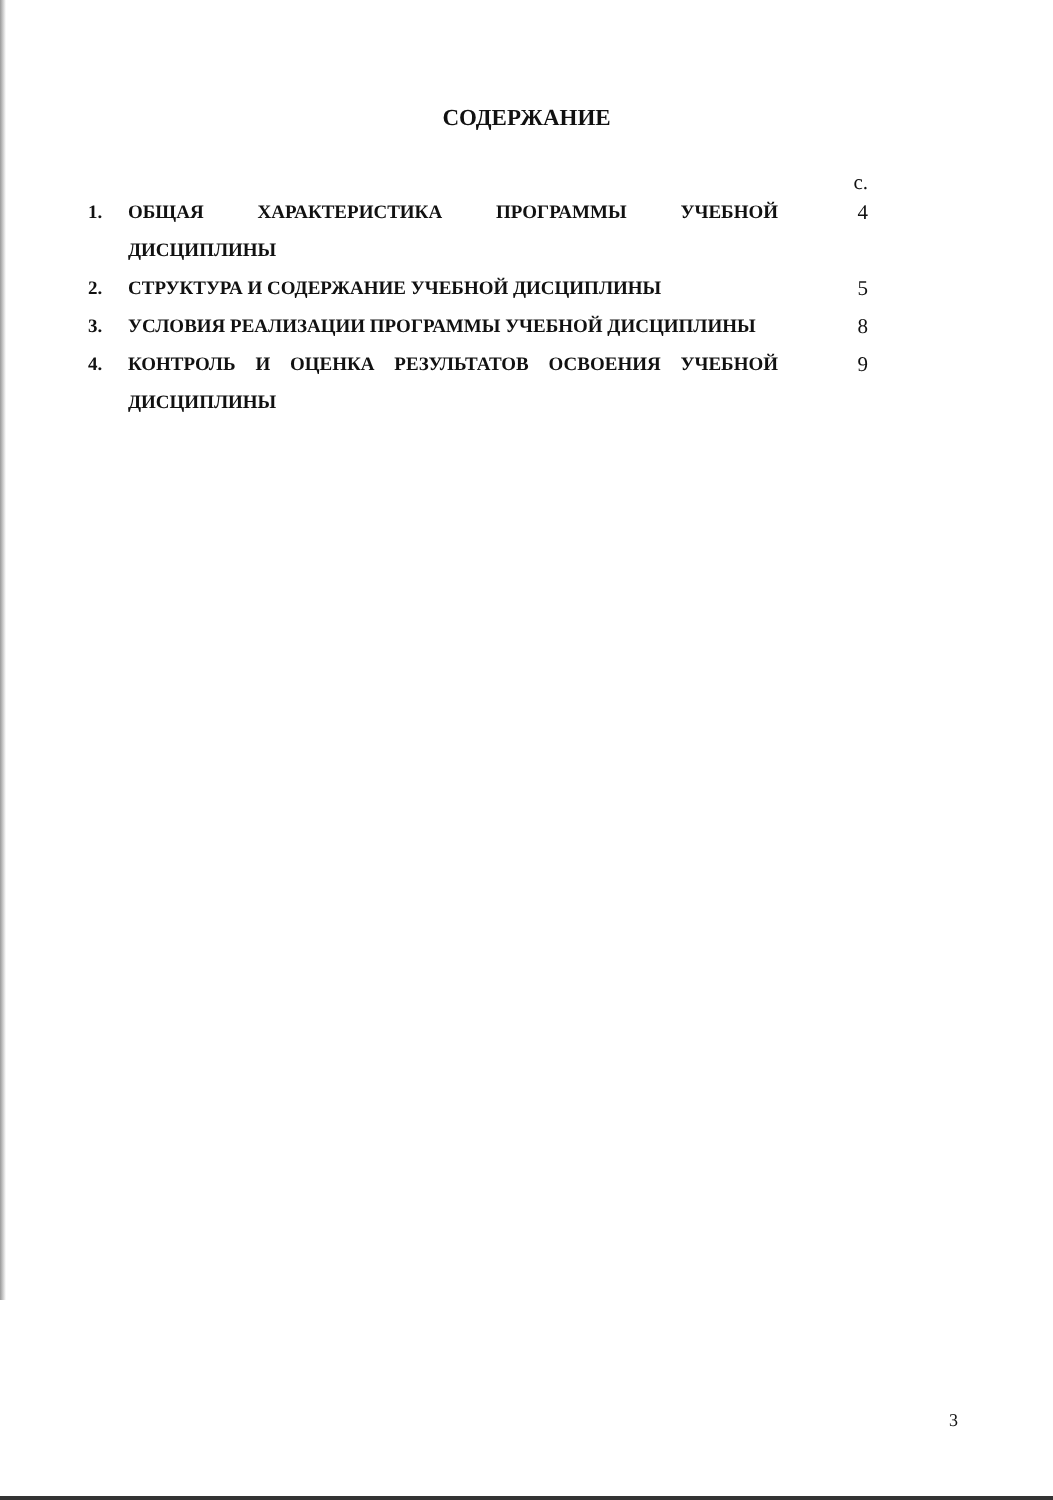СОДЕРЖАНИЕ
| | | с. |
| 1. | ОБЩАЯ ХАРАКТЕРИСТИКА ПРОГРАММЫ УЧЕБНОЙ ДИСЦИПЛИНЫ | 4 |
| 2. | СТРУКТУРА И СОДЕРЖАНИЕ УЧЕБНОЙ ДИСЦИПЛИНЫ | 5 |
| 3. | УСЛОВИЯ РЕАЛИЗАЦИИ ПРОГРАММЫ УЧЕБНОЙ ДИСЦИПЛИНЫ | 8 |
| 4. | КОНТРОЛЬ И ОЦЕНКА РЕЗУЛЬТАТОВ ОСВОЕНИЯ УЧЕБНОЙ ДИСЦИПЛИНЫ | 9 |
3